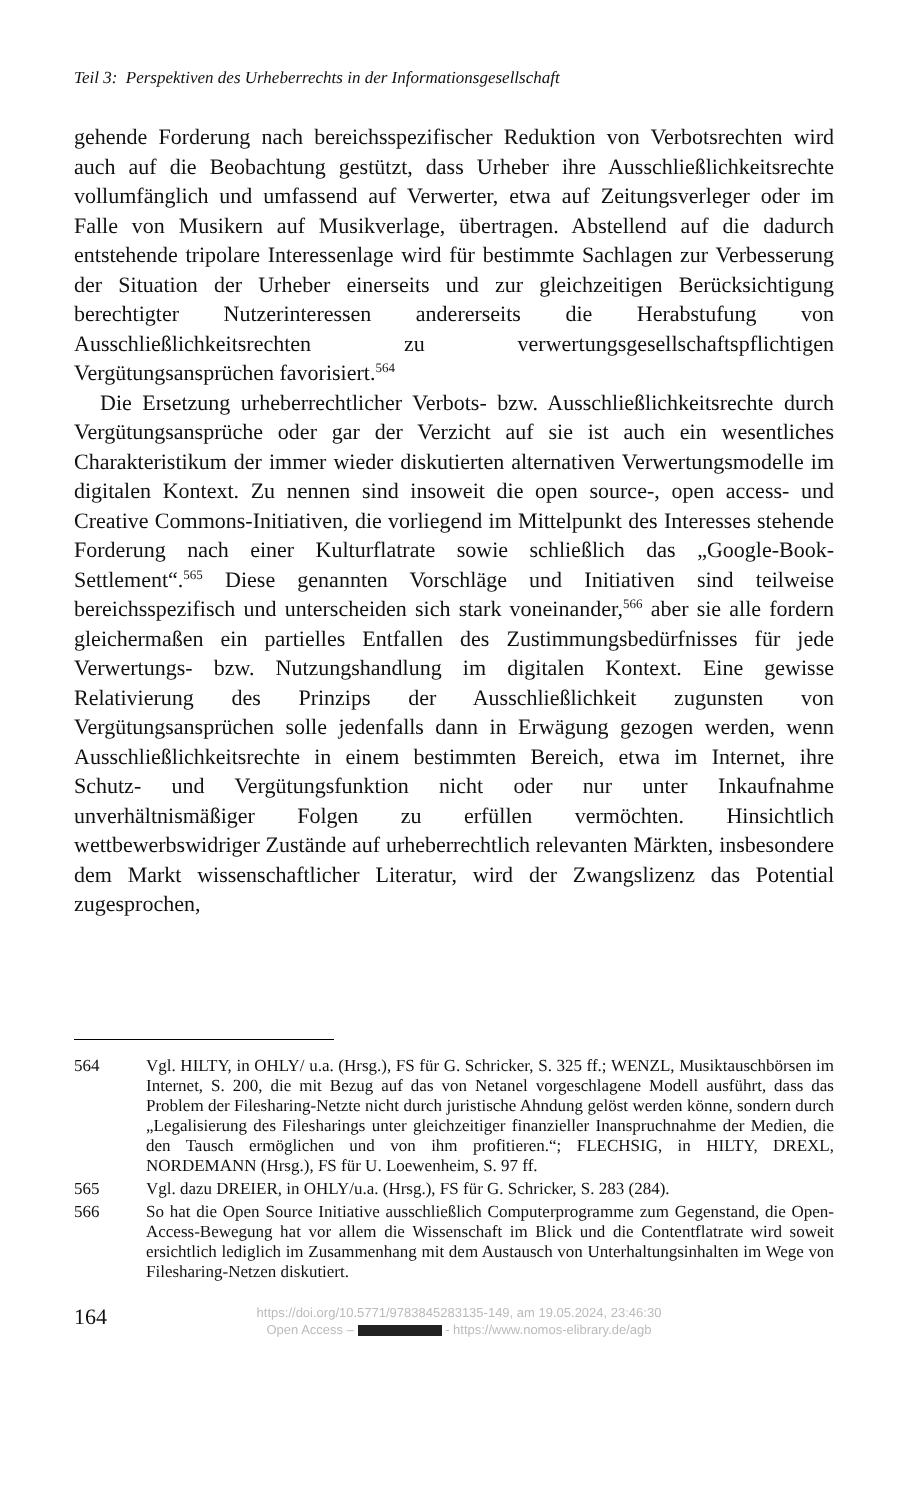Teil 3: Perspektiven des Urheberrechts in der Informationsgesellschaft
gehende Forderung nach bereichsspezifischer Reduktion von Verbotsrechten wird auch auf die Beobachtung gestützt, dass Urheber ihre Ausschließlichkeitsrechte vollumfänglich und umfassend auf Verwerter, etwa auf Zeitungsverleger oder im Falle von Musikern auf Musikverlage, übertragen. Abstellend auf die dadurch entstehende tripolare Interessenlage wird für bestimmte Sachlagen zur Verbesserung der Situation der Urheber einerseits und zur gleichzeitigen Berücksichtigung berechtigter Nutzerinteressen andererseits die Herabstufung von Ausschließlichkeitsrechten zu verwertungsgesellschaftspflichtigen Vergütungsansprüchen favorisiert.<sup>564</sup>
Die Ersetzung urheberrechtlicher Verbots- bzw. Ausschließlichkeitsrechte durch Vergütungsansprüche oder gar der Verzicht auf sie ist auch ein wesentliches Charakteristikum der immer wieder diskutierten alternativen Verwertungsmodelle im digitalen Kontext. Zu nennen sind insoweit die open source-, open access- und Creative Commons-Initiativen, die vorliegend im Mittelpunkt des Interesses stehende Forderung nach einer Kulturflatrate sowie schließlich das „Google-Book-Settlement“.<sup>565</sup> Diese genannten Vorschläge und Initiativen sind teilweise bereichsspezifisch und unterscheiden sich stark voneinander,<sup>566</sup> aber sie alle fordern gleichermaßen ein partielles Entfallen des Zustimmungsbedürfnisses für jede Verwertungs- bzw. Nutzungshandlung im digitalen Kontext. Eine gewisse Relativierung des Prinzips der Ausschließlichkeit zugunsten von Vergütungsansprüchen solle jedenfalls dann in Erwägung gezogen werden, wenn Ausschließlichkeitsrechte in einem bestimmten Bereich, etwa im Internet, ihre Schutz- und Vergütungsfunktion nicht oder nur unter Inkaufnahme unverhältnismäßiger Folgen zu erfüllen vermöchten. Hinsichtlich wettbewerbswidriger Zustände auf urheberrechtlich relevanten Märkten, insbesondere dem Markt wissenschaftlicher Literatur, wird der Zwangslizenz das Potential zugesprochen,
564 Vgl. HILTY, in OHLY/ u.a. (Hrsg.), FS für G. Schricker, S. 325 ff.; WENZL, Musiktauschbörsen im Internet, S. 200, die mit Bezug auf das von Netanel vorgeschlagene Modell ausführt, dass das Problem der Filesharing-Netzte nicht durch juristische Ahndung gelöst werden könne, sondern durch „Legalisierung des Filesharings unter gleichzeitiger finanzieller Inanspruchnahme der Medien, die den Tausch ermöglichen und von ihm profitieren.“; FLECHSIG, in HILTY, DREXL, NORDEMANN (Hrsg.), FS für U. Loewenheim, S. 97 ff.
565 Vgl. dazu DREIER, in OHLY/u.a. (Hrsg.), FS für G. Schricker, S. 283 (284).
566 So hat die Open Source Initiative ausschließlich Computerprogramme zum Gegenstand, die Open-Access-Bewegung hat vor allem die Wissenschaft im Blick und die Contentflatrate wird soweit ersichtlich lediglich im Zusammenhang mit dem Austausch von Unterhaltungsinhalten im Wege von Filesharing-Netzen diskutiert.
164
https://doi.org/10.5771/9783845283135-149, am 19.05.2024, 23:46:30
Open Access – - https://www.nomos-elibrary.de/agb